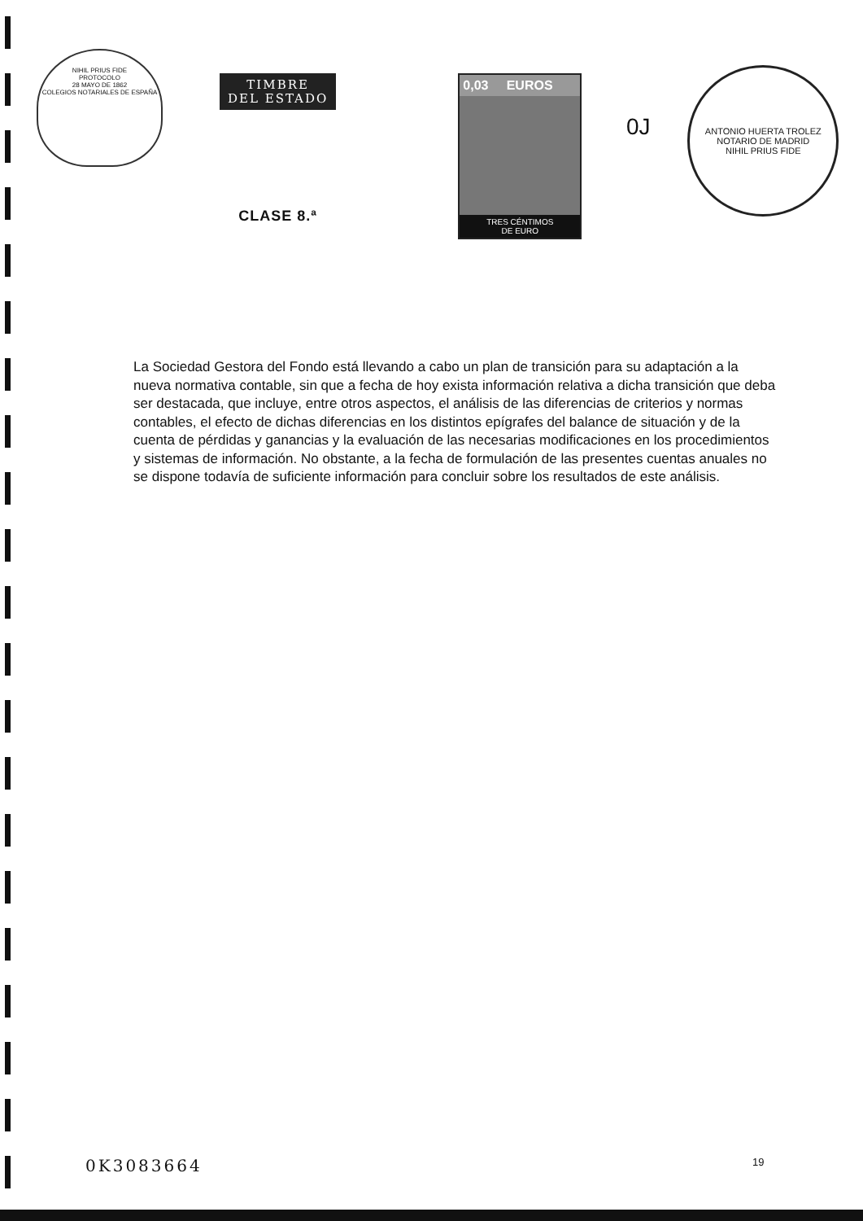NIHIL PRIUS FIDE
PROTOCOLO
28 MAYO DE 1862
COLEGIOS NOTARIALES DE ESPAÑA
TIMBRE
DEL ESTADO
CLASE 8.ª
0,03 EUROS
TRES CÉNTIMOS
DE EURO
ANTONIO HUERTA TROLEZ
NOTARIO DE MADRID
NIHIL PRIUS FIDE
0J
La Sociedad Gestora del Fondo está llevando a cabo un plan de transición para su adaptación a la nueva normativa contable, sin que a fecha de hoy exista información relativa a dicha transición que deba ser destacada, que incluye, entre otros aspectos, el análisis de las diferencias de criterios y normas contables, el efecto de dichas diferencias en los distintos epígrafes del balance de situación y de la cuenta de pérdidas y ganancias y la evaluación de las necesarias modificaciones en los procedimientos y sistemas de información. No obstante, a la fecha de formulación de las presentes cuentas anuales no se dispone todavía de suficiente información para concluir sobre los resultados de este análisis.
0K3083664 19